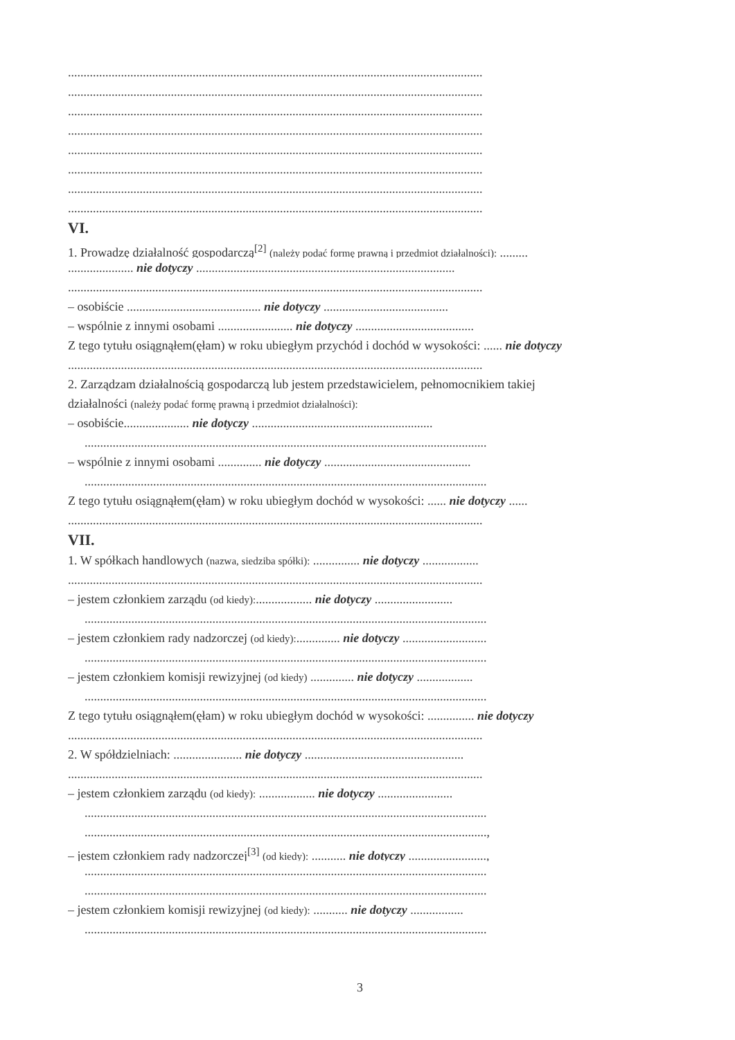.....................................................................................................................................
.....................................................................................................................................
.....................................................................................................................................
.....................................................................................................................................
.....................................................................................................................................
.....................................................................................................................................
.....................................................................................................................................
.....................................................................................................................................
VI.
1. Prowadzę działalność gospodarczą<sup>[2]</sup> (należy podać formę prawną i przedmiot działalności): .........
..................... nie dotyczy ...................................................................................
.....................................................................................................................................
– osobiście ........................................... nie dotyczy ........................................
– wspólnie z innymi osobami ........................ nie dotyczy ......................................
Z tego tytułu osiągnąłem(ęłam) w roku ubiegłym przychód i dochód w wysokości: ...... nie dotyczy
.....................................................................................................................................
2. Zarządzam działalnością gospodarczą lub jestem przedstawicielem, pełnomocnikiem takiej
działalności (należy podać formę prawną i przedmiot działalności):
– osobiście..................... nie dotyczy ..........................................................
.................................................................................................................................
– wspólnie z innymi osobami .............. nie dotyczy ...............................................
.................................................................................................................................
Z tego tytułu osiągnąłem(ęłam) w roku ubiegłym dochód w wysokości: ...... nie dotyczy ......
.....................................................................................................................................
VII.
1. W spółkach handlowych (nazwa, siedziba spółki): ............... nie dotyczy ..................
.....................................................................................................................................
– jestem członkiem zarządu (od kiedy):.................. nie dotyczy .........................
.................................................................................................................................
– jestem członkiem rady nadzorczej (od kiedy):.............. nie dotyczy ...........................
.................................................................................................................................
– jestem członkiem komisji rewizyjnej (od kiedy) .............. nie dotyczy ..................
.................................................................................................................................
Z tego tytułu osiągnąłem(ęłam) w roku ubiegłym dochód w wysokości: ............... nie dotyczy
.....................................................................................................................................
2. W spółdzielniach: ...................... nie dotyczy ...................................................
.....................................................................................................................................
– jestem członkiem zarządu (od kiedy): .................. nie dotyczy ........................
.................................................................................................................................
.................................................................................................................................,
– jestem członkiem rady nadzorczej<sup>[3]</sup> (od kiedy): ........... nie dotyczy .........................,
.................................................................................................................................
.................................................................................................................................
– jestem członkiem komisji rewizyjnej (od kiedy): ........... nie dotyczy .................
.................................................................................................................................
3